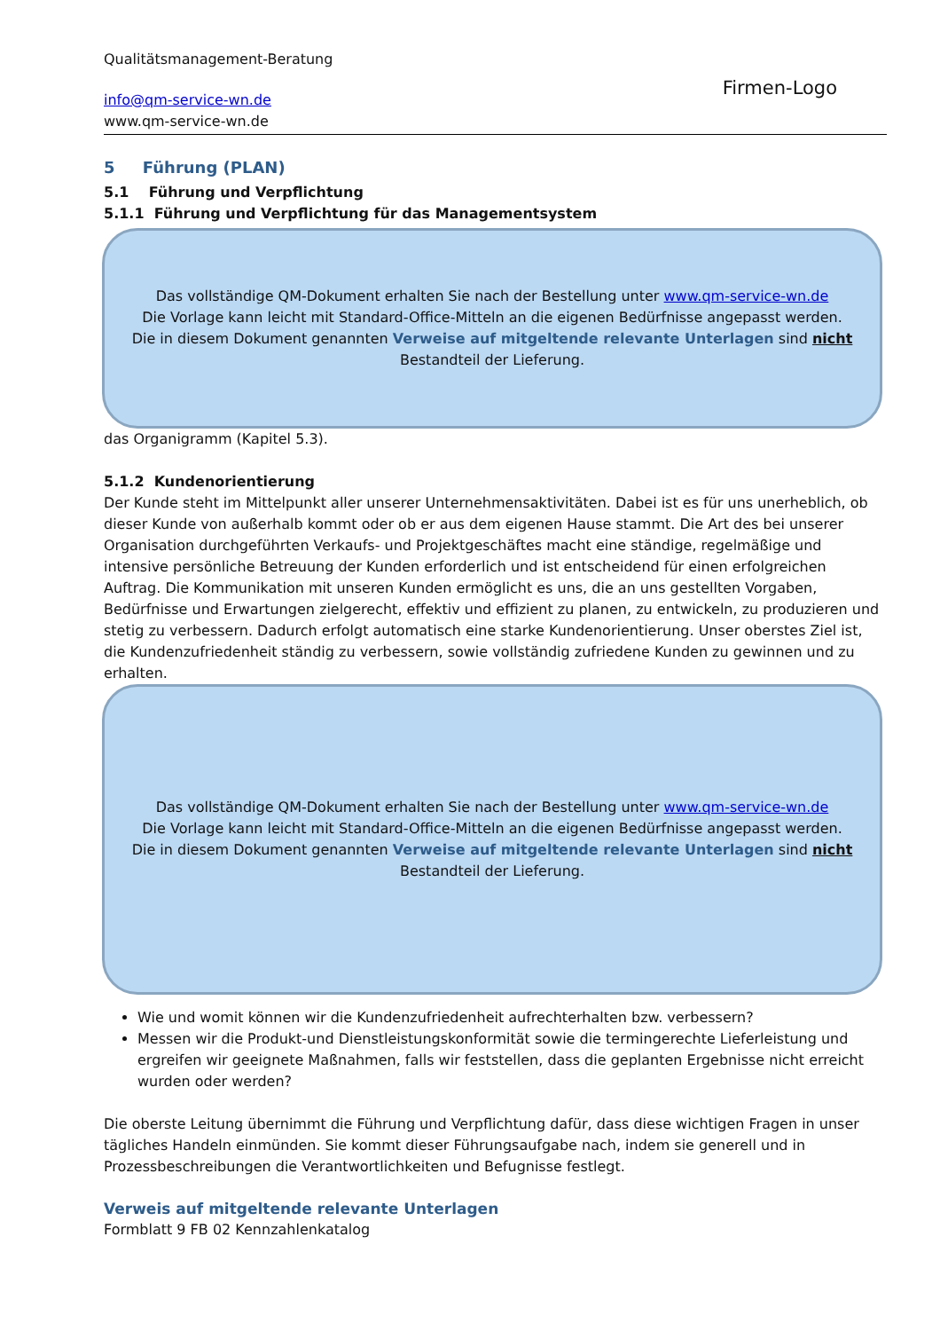Qualitätsmanagement-Beratung
info@qm-service-wn.de
www.qm-service-wn.de
Firmen-Logo
5 Führung (PLAN)
5.1 Führung und Verpflichtung
5.1.1 Führung und Verpflichtung für das Managementsystem
Das vollständige QM-Dokument erhalten Sie nach der Bestellung unter www.qm-service-wn.de
Die Vorlage kann leicht mit Standard-Office-Mitteln an die eigenen Bedürfnisse angepasst werden.
Die in diesem Dokument genannten Verweise auf mitgeltende relevante Unterlagen sind nicht
Bestandteil der Lieferung.
das Organigramm (Kapitel 5.3).
5.1.2 Kundenorientierung
Der Kunde steht im Mittelpunkt aller unserer Unternehmensaktivitäten. Dabei ist es für uns unerheblich, ob dieser Kunde von außerhalb kommt oder ob er aus dem eigenen Hause stammt. Die Art des bei unserer Organisation durchgeführten Verkaufs- und Projektgeschäftes macht eine ständige, regelmäßige und intensive persönliche Betreuung der Kunden erforderlich und ist entscheidend für einen erfolgreichen Auftrag. Die Kommunikation mit unseren Kunden ermöglicht es uns, die an uns gestellten Vorgaben, Bedürfnisse und Erwartungen zielgerecht, effektiv und effizient zu planen, zu entwickeln, zu produzieren und stetig zu verbessern. Dadurch erfolgt automatisch eine starke Kundenorientierung. Unser oberstes Ziel ist, die Kundenzufriedenheit ständig zu verbessern, sowie vollständig zufriedene Kunden zu gewinnen und zu erhalten.
Das vollständige QM-Dokument erhalten Sie nach der Bestellung unter www.qm-service-wn.de
Die Vorlage kann leicht mit Standard-Office-Mitteln an die eigenen Bedürfnisse angepasst werden.
Die in diesem Dokument genannten Verweise auf mitgeltende relevante Unterlagen sind nicht
Bestandteil der Lieferung.
Wie und womit können wir die Kundenzufriedenheit aufrechterhalten bzw. verbessern?
Messen wir die Produkt-und Dienstleistungskonformität sowie die termingerechte Lieferleistung und ergreifen wir geeignete Maßnahmen, falls wir feststellen, dass die geplanten Ergebnisse nicht erreicht wurden oder werden?
Die oberste Leitung übernimmt die Führung und Verpflichtung dafür, dass diese wichtigen Fragen in unser tägliches Handeln einmünden. Sie kommt dieser Führungsaufgabe nach, indem sie generell und in Prozessbeschreibungen die Verantwortlichkeiten und Befugnisse festlegt.
Verweis auf mitgeltende relevante Unterlagen
Formblatt 9 FB 02 Kennzahlenkatalog